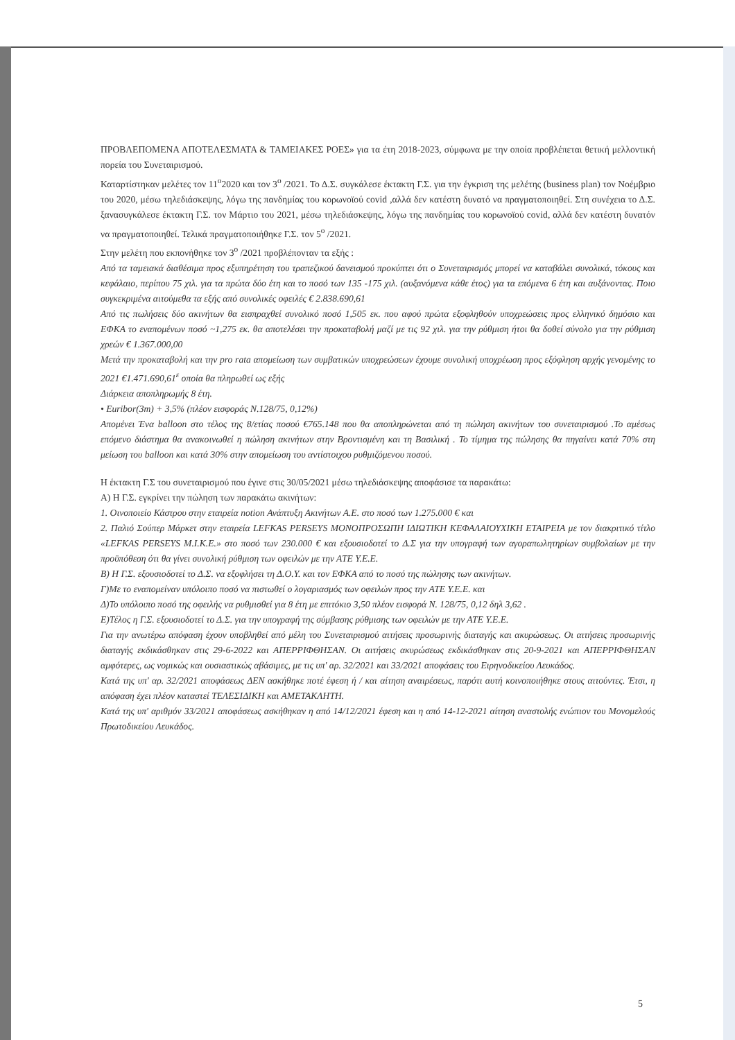ΠΡΟΒΛΕΠΟΜΕΝΑ ΑΠΟΤΕΛΕΣΜΑΤΑ & ΤΑΜΕΙΑΚΕΣ ΡΟΕΣ» για τα έτη 2018-2023, σύμφωνα με την οποία προβλέπεται θετική μελλοντική πορεία του Συνεταιρισμού.
Καταρτίστηκαν μελέτες τον 11<sup>ο</sup>2020 και τον 3<sup>ο</sup> /2021. Το Δ.Σ. συγκάλεσε έκτακτη Γ.Σ. για την έγκριση της μελέτης (business plan) τον Νοέμβριο του 2020, μέσω τηλεδιάσκεψης, λόγω της πανδημίας του κορωνοϊού covid ,αλλά δεν κατέστη δυνατό να πραγματοποιηθεί. Στη συνέχεια το Δ.Σ. ξανασυγκάλεσε έκτακτη Γ.Σ. τον Μάρτιο του 2021, μέσω τηλεδιάσκεψης, λόγω της πανδημίας του κορωνοϊού covid, αλλά δεν κατέστη δυνατόν να πραγματοποιηθεί. Τελικά πραγματοποιήθηκε Γ.Σ. τον 5<sup>ο</sup> /2021.
Στην μελέτη που εκπονήθηκε τον 3<sup>ο</sup> /2021 προβλέπονταν τα εξής :
Από τα ταμειακά διαθέσιμα προς εξυπηρέτηση του τραπεζικού δανεισμού προκύπτει ότι ο Συνεταιρισμός μπορεί να καταβάλει συνολικά, τόκους και κεφάλαιο, περίπου 75 χιλ. για τα πρώτα δύο έτη και το ποσό των 135 -175 χιλ. (αυξανόμενα κάθε έτος) για τα επόμενα 6 έτη και αυξάνοντας. Ποιο συγκεκριμένα αιτούμεθα τα εξής από συνολικές οφειλές € 2.838.690,61
Από τις πωλήσεις δύο ακινήτων θα εισπραχθεί συνολικό ποσό 1,505 εκ. που αφού πρώτα εξοφληθούν υποχρεώσεις προς ελληνικό δημόσιο και ΕΦΚΑ το εναπομένων ποσό ~1,275 εκ. θα αποτελέσει την προκαταβολή μαζί με τις 92 χιλ. για την ρύθμιση ήτοι θα δοθεί σύνολο για την ρύθμιση χρεών € 1.367.000,00
Μετά την προκαταβολή και την pro rata απομείωση των συμβατικών υποχρεώσεων έχουμε συνολική υποχρέωση προς εξόφληση αρχής γενομένης το 2021 €1.471.690,61<sup>ε</sup> οποία θα πληρωθεί ως εξής
Διάρκεια αποπληρωμής 8 έτη.
• Euribor(3m) + 3,5% (πλέον εισφοράς Ν.128/75, 0,12%)
Απομένει Ένα balloon στο τέλος της 8/ετίας ποσού €765.148 που θα αποπληρώνεται από τη πώληση ακινήτων του συνεταιρισμού .Το αμέσως επόμενο διάστημα θα ανακοινωθεί η πώληση ακινήτων στην Βροντισμένη και τη Βασιλική . Το τίμημα της πώλησης θα πηγαίνει κατά 70% στη μείωση του balloon και κατά 30% στην απομείωση του αντίστοιχου ρυθμιζόμενου ποσού.
Η έκτακτη Γ.Σ του συνεταιρισμού που έγινε στις 30/05/2021 μέσω τηλεδιάσκεψης αποφάσισε τα παρακάτω:
Α) Η Γ.Σ. εγκρίνει την πώληση των παρακάτω ακινήτων:
1. Οινοποιείο Κάστρου στην εταιρεία notion Ανάπτυξη Ακινήτων Α.Ε. στο ποσό των 1.275.000 € και
2. Παλιό Σούπερ Μάρκετ στην εταιρεία LEFKAS PERSEYS ΜΟΝΟΠΡΟΣΩΠΗ ΙΔΙΩΤΙΚΗ ΚΕΦΑΛΑΙΟΥΧΙΚΗ ΕΤΑΙΡΕΙΑ με τον διακριτικό τίτλο «LEFKAS PERSEYS M.I.K.E.» στο ποσό των 230.000 € και εξουσιοδοτεί το Δ.Σ για την υπογραφή των αγοραπωλητηρίων συμβολαίων με την προϋπόθεση ότι θα γίνει συνολική ρύθμιση των οφειλών με την ΑΤΕ Υ.Ε.Ε.
Β) Η Γ.Σ. εξουσιοδοτεί το Δ.Σ. να εξοφλήσει τη Δ.Ο.Υ. και τον ΕΦΚΑ από το ποσό της πώλησης των ακινήτων.
Γ)Με το εναπομείναν υπόλοιπο ποσό να πιστωθεί ο λογαριασμός των οφειλών προς την ΑΤΕ Υ.Ε.Ε. και
Δ)Το υπόλοιπο ποσό της οφειλής να ρυθμισθεί για 8 έτη με επιτόκιο 3,50 πλέον εισφορά Ν. 128/75, 0,12 δηλ 3,62 .
Ε)Τέλος η Γ.Σ. εξουσιοδοτεί το Δ.Σ. για την υπογραφή της σύμβασης ρύθμισης των οφειλών με την ΑΤΕ Υ.Ε.Ε.
Για την ανωτέρω απόφαση έχουν υποβληθεί από μέλη του Συνεταιρισμού αιτήσεις προσωρινής διαταγής και ακυρώσεως. Οι αιτήσεις προσωρινής διαταγής εκδικάσθηκαν στις 29-6-2022 και ΑΠΕΡΡΙΦΘΗΣΑΝ. Οι αιτήσεις ακυρώσεως εκδικάσθηκαν στις 20-9-2021 και ΑΠΕΡΡΙΦΘΗΣΑΝ αμφότερες, ως νομικώς και ουσιαστικώς αβάσιμες, με τις υπ' αρ. 32/2021 και 33/2021 αποφάσεις του Ειρηνοδικείου Λευκάδος.
Κατά της υπ' αρ. 32/2021 αποφάσεως ΔΕΝ ασκήθηκε ποτέ έφεση ή / και αίτηση αναιρέσεως, παρότι αυτή κοινοποιήθηκε στους αιτούντες. Έτσι, η απόφαση έχει πλέον καταστεί ΤΕΛΕΣΙΔΙΚΗ και ΑΜΕΤΑΚΛΗΤΗ.
Κατά της υπ' αριθμόν 33/2021 αποφάσεως ασκήθηκαν η από 14/12/2021 έφεση και η από 14-12-2021 αίτηση αναστολής ενώπιον του Μονομελούς Πρωτοδικείου Λευκάδος.
5